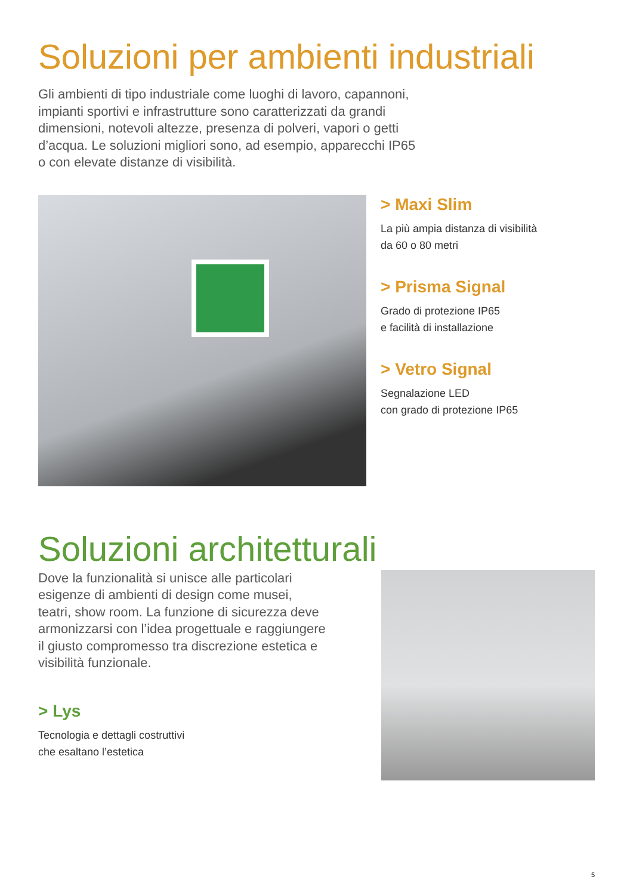Soluzioni per ambienti industriali
Gli ambienti di tipo industriale come luoghi di lavoro, capannoni,
impianti sportivi e infrastrutture sono caratterizzati da grandi
dimensioni, notevoli altezze, presenza di polveri, vapori o getti
d’acqua. Le soluzioni migliori sono, ad esempio, apparecchi IP65
o con elevate distanze di visibilità.
> Maxi Slim
La più ampia distanza di visibilità
da 60 o 80 metri
> Prisma Signal
Grado di protezione IP65
e facilità di installazione
> Vetro Signal
Segnalazione LED
con grado di protezione IP65
Soluzioni architetturali
Dove la funzionalità si unisce alle particolari
esigenze di ambienti di design come musei,
teatri, show room. La funzione di sicurezza deve
armonizzarsi con l’idea progettuale e raggiungere
il giusto compromesso tra discrezione estetica e
visibilità funzionale.
> Lys
Tecnologia e dettagli costruttivi
che esaltano l’estetica
5